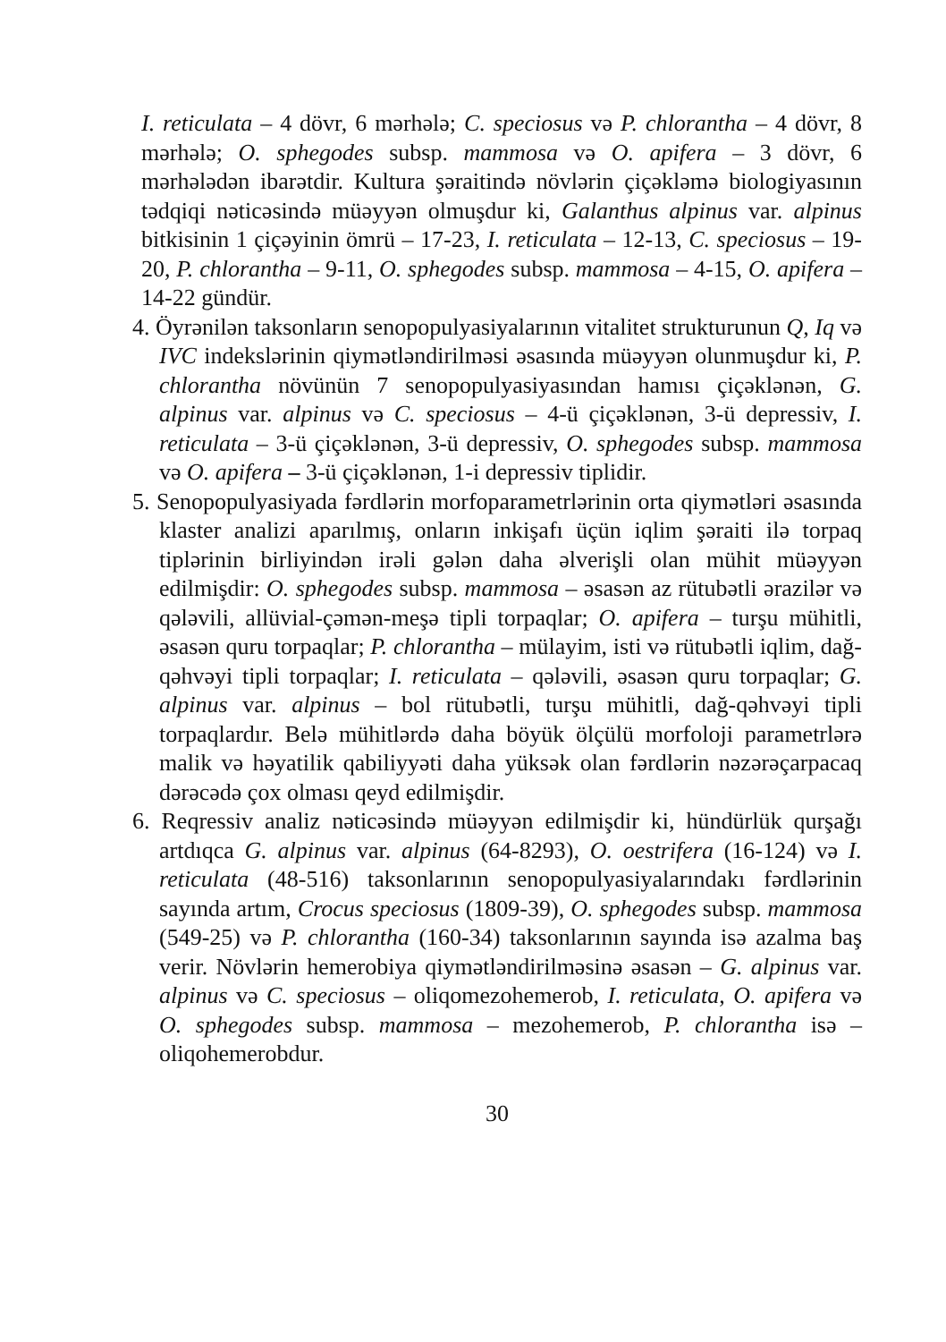I. reticulata – 4 dövr, 6 mərhələ; C. speciosus və P. chlorantha – 4 dövr, 8 mərhələ; O. sphegodes subsp. mammosa və O. apifera – 3 dövr, 6 mərhələdən ibarətdir. Kultura şəraitində növlərin çiçəkləmə biologiyasının tədqiqi nəticəsində müəyyən olmuşdur ki, Galanthus alpinus var. alpinus bitkisinin 1 çiçəyinin ömrü – 17-23, I. reticulata – 12-13, C. speciosus – 19-20, P. chlorantha – 9-11, O. sphegodes subsp. mammosa – 4-15, O. apifera – 14-22 gündür.
4. Öyrənilən taksonların senopopulyasiyalarının vitalitet strukturunun Q, Iq və IVC indekslərinin qiymətləndirilməsi əsasında müəyyən olunmuşdur ki, P. chlorantha növünün 7 senopopulyasiyasından hamısı çiçəklənən, G. alpinus var. alpinus və C. speciosus – 4-ü çiçəklənən, 3-ü depressiv, I. reticulata – 3-ü çiçəklənən, 3-ü depressiv, O. sphegodes subsp. mammosa və O. apifera – 3-ü çiçəklənən, 1-i depressiv tiplidir.
5. Senopopulyasiyada fərdlərin morfoparametrlərinin orta qiymətləri əsasında klaster analizi aparılmış, onların inkişafı üçün iqlim şəraiti ilə torpaq tiplərinin birliyindən irəli gələn daha əlverişli olan mühit müəyyən edilmişdir: O. sphegodes subsp. mammosa – əsasən az rütubətli ərazilər və qələvili, allüvial-çəmən-meşə tipli torpaqlar; O. apifera – turşu mühitli, əsasən quru torpaqlar; P. chlorantha – mülayim, isti və rütubətli iqlim, dağ-qəhvəyi tipli torpaqlar; I. reticulata – qələvili, əsasən quru torpaqlar; G. alpinus var. alpinus – bol rütubətli, turşu mühitli, dağ-qəhvəyi tipli torpaqlardır. Belə mühitlərdə daha böyük ölçülü morfoloji parametrlərə malik və həyatilik qabiliyyəti daha yüksək olan fərdlərin nəzərəçarpacaq dərəcədə çox olması qeyd edilmişdir.
6. Reqressiv analiz nəticəsində müəyyən edilmişdir ki, hündürlük qurşağı artdıqca G. alpinus var. alpinus (64-8293), O. oestrifera (16-124) və I. reticulata (48-516) taksonlarının senopopulyasiyalarındakı fərdlərinin sayında artım, Crocus speciosus (1809-39), O. sphegodes subsp. mammosa (549-25) və P. chlorantha (160-34) taksonlarının sayında isə azalma baş verir. Növlərin hemerobiya qiymətləndirilməsinə əsasən – G. alpinus var. alpinus və C. speciosus – oliqomezohemerob, I. reticulata, O. apifera və O. sphegodes subsp. mammosa – mezohemerob, P. chlorantha isə – oliqohemerobdur.
30